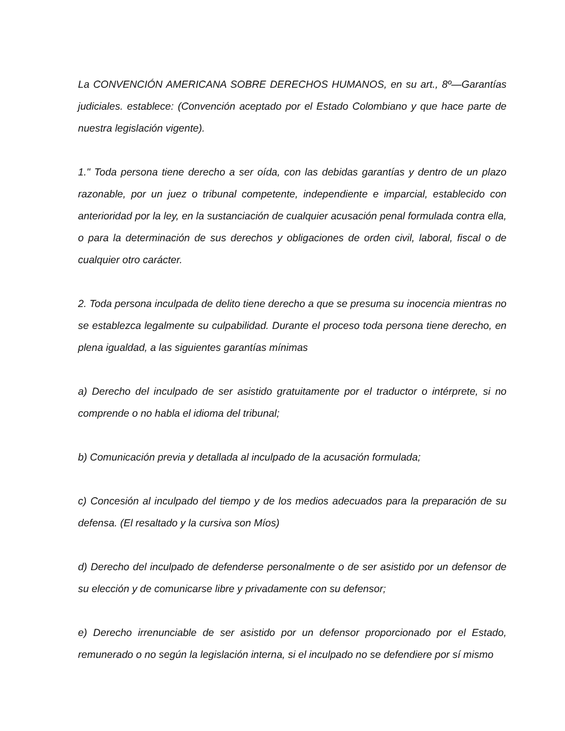La CONVENCIÓN AMERICANA SOBRE DERECHOS HUMANOS, en su art., 8º—Garantías judiciales. establece: (Convención aceptado por el Estado Colombiano y que hace parte de nuestra legislación vigente).
1." Toda persona tiene derecho a ser oída, con las debidas garantías y dentro de un plazo razonable, por un juez o tribunal competente, independiente e imparcial, establecido con anterioridad por la ley, en la sustanciación de cualquier acusación penal formulada contra ella, o para la determinación de sus derechos y obligaciones de orden civil, laboral, fiscal o de cualquier otro carácter.
2. Toda persona inculpada de delito tiene derecho a que se presuma su inocencia mientras no se establezca legalmente su culpabilidad. Durante el proceso toda persona tiene derecho, en plena igualdad, a las siguientes garantías mínimas
a) Derecho del inculpado de ser asistido gratuitamente por el traductor o intérprete, si no comprende o no habla el idioma del tribunal;
b) Comunicación previa y detallada al inculpado de la acusación formulada;
c) Concesión al inculpado del tiempo y de los medios adecuados para la preparación de su defensa. (El resaltado y la cursiva son Míos)
d) Derecho del inculpado de defenderse personalmente o de ser asistido por un defensor de su elección y de comunicarse libre y privadamente con su defensor;
e) Derecho irrenunciable de ser asistido por un defensor proporcionado por el Estado, remunerado o no según la legislación interna, si el inculpado no se defendiere por sí mismo